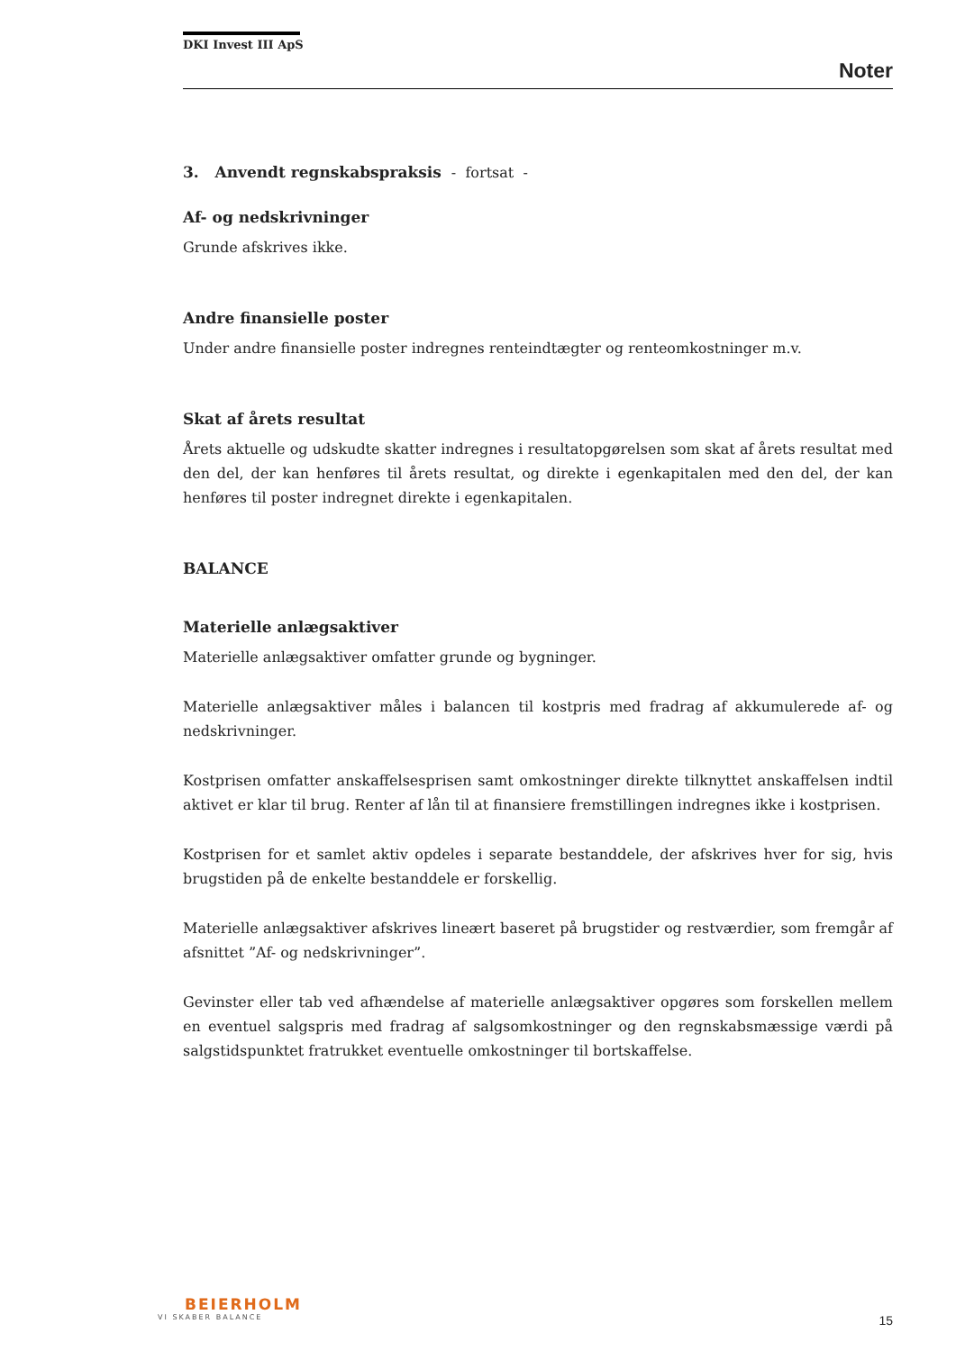DKI Invest III ApS
Noter
3. Anvendt regnskabspraksis - fortsat -
Af- og nedskrivninger
Grunde afskrives ikke.
Andre finansielle poster
Under andre finansielle poster indregnes renteindtægter og renteomkostninger m.v.
Skat af årets resultat
Årets aktuelle og udskudte skatter indregnes i resultatopgørelsen som skat af årets resultat med den del, der kan henføres til årets resultat, og direkte i egenkapitalen med den del, der kan henføres til poster indregnet direkte i egenkapitalen.
BALANCE
Materielle anlægsaktiver
Materielle anlægsaktiver omfatter grunde og bygninger.
Materielle anlægsaktiver måles i balancen til kostpris med fradrag af akkumulerede af- og nedskrivninger.
Kostprisen omfatter anskaffelsesprisen samt omkostninger direkte tilknyttet anskaffelsen indtil aktivet er klar til brug. Renter af lån til at finansiere fremstillingen indregnes ikke i kostprisen.
Kostprisen for et samlet aktiv opdeles i separate bestanddele, der afskrives hver for sig, hvis brugstiden på de enkelte bestanddele er forskellig.
Materielle anlægsaktiver afskrives lineært baseret på brugstider og restværdier, som fremgår af afsnittet ”Af- og nedskrivninger”.
Gevinster eller tab ved afhændelse af materielle anlægsaktiver opgøres som forskellen mellem en eventuel salgspris med fradrag af salgsomkostninger og den regnskabsmæssige værdi på salgstidspunktet fratrukket eventuelle omkostninger til bortskaffelse.
BEIERHOLM
VI SKABER BALANCE
15